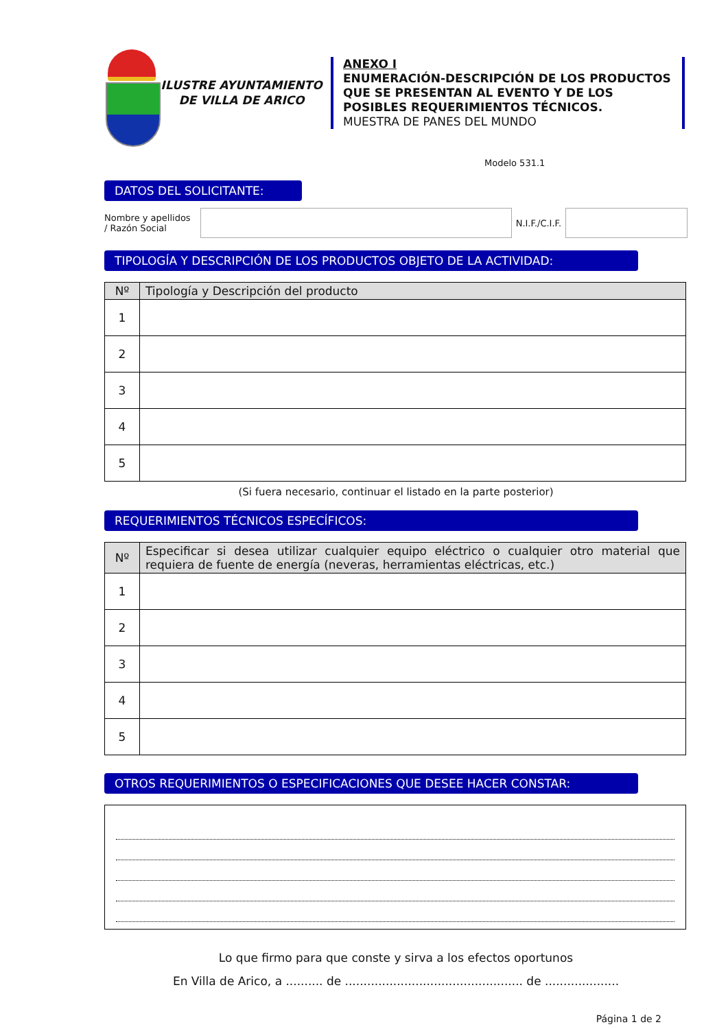ILUSTRE AYUNTAMIENTO
DE VILLA DE ARICO
ANEXO I
ENUMERACIÓN-DESCRIPCIÓN DE LOS PRODUCTOS QUE SE PRESENTAN AL EVENTO Y DE LOS POSIBLES REQUERIMIENTOS TÉCNICOS.
MUESTRA DE PANES DEL MUNDO
Modelo 531.1
DATOS DEL SOLICITANTE:
Nombre y apellidos
/ Razón Social
N.I.F./C.I.F.
TIPOLOGÍA Y DESCRIPCIÓN DE LOS PRODUCTOS OBJETO DE LA ACTIVIDAD:
| Nº | Tipología y Descripción del producto |
| --- | --- |
| 1 | |
| 2 | |
| 3 | |
| 4 | |
| 5 | |
(Si fuera necesario, continuar el listado en la parte posterior)
REQUERIMIENTOS TÉCNICOS ESPECÍFICOS:
| Nº | Especificar si desea utilizar cualquier equipo eléctrico o cualquier otro material que requiera de fuente de energía (neveras, herramientas eléctricas, etc.) |
| --- | --- |
| 1 | |
| 2 | |
| 3 | |
| 4 | |
| 5 | |
OTROS REQUERIMIENTOS O ESPECIFICACIONES QUE DESEE HACER CONSTAR:
Lo que firmo para que conste y sirva a los efectos oportunos
En Villa de Arico, a .......... de ................................................ de ....................
Página 1 de 2